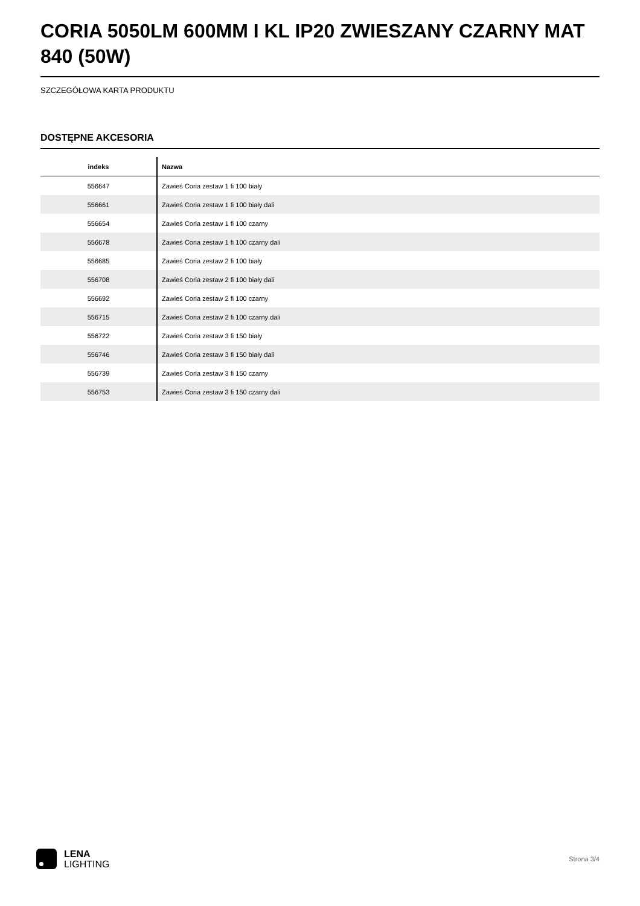CORIA 5050LM 600MM I KL IP20 ZWIESZANY CZARNY MAT 840 (50W)
SZCZEGÓŁOWA KARTA PRODUKTU
DOSTĘPNE AKCESORIA
| indeks | Nazwa |
| --- | --- |
| 556647 | Zawieś Coria zestaw 1 fi 100 biały |
| 556661 | Zawieś Coria zestaw 1 fi 100 biały dali |
| 556654 | Zawieś Coria zestaw 1 fi 100 czarny |
| 556678 | Zawieś Coria zestaw 1 fi 100 czarny dali |
| 556685 | Zawieś Coria zestaw 2 fi 100 biały |
| 556708 | Zawieś Coria zestaw 2 fi 100 biały dali |
| 556692 | Zawieś Coria zestaw 2 fi 100 czarny |
| 556715 | Zawieś Coria zestaw 2 fi 100 czarny dali |
| 556722 | Zawieś Coria zestaw 3 fi 150 biały |
| 556746 | Zawieś Coria zestaw 3 fi 150 biały dali |
| 556739 | Zawieś Coria zestaw 3 fi 150 czarny |
| 556753 | Zawieś Coria zestaw 3 fi 150 czarny dali |
LENA
LIGHTING
Strona 3/4